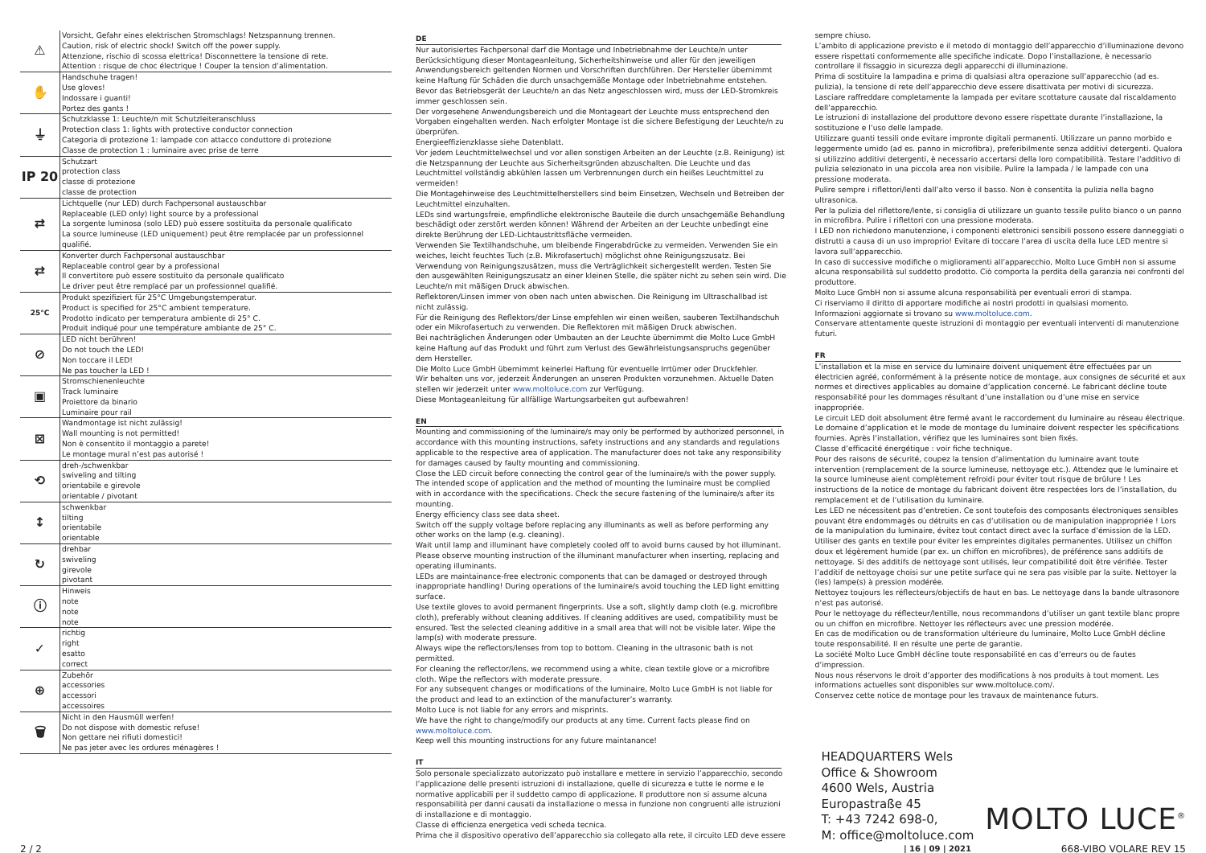| ⚠ | Vorsicht, Gefahr eines elektrischen Stromschlags! Netzspannung trennen. Caution, risk of electric shock! Switch off the power supply. Attenzione, rischio di scossa elettrica! Disconnettere la tensione di rete. Attention : risque de choc électrique ! Couper la tension d’alimentation. |
| ✋ | Handschuhe tragen! Use gloves! Indossare i guanti! Portez des gants ! |
| ⏚ | Schutzklasse 1: Leuchte/n mit Schutzleiteranschluss Protection class 1: lights with protective conductor connection Categoria di protezione 1: lampade con attacco conduttore di protezione Classe de protection 1 : luminaire avec prise de terre |
| IP 20 | Schutzart protection class classe di protezione classe de protection |
| ⇄ | Lichtquelle (nur LED) durch Fachpersonal austauschbar Replaceable (LED only) light source by a professional La sorgente luminosa (solo LED) può essere sostituita da personale qualificato La source lumineuse (LED uniquement) peut être remplacée par un professionnel qualifié. |
| ⇄ | Konverter durch Fachpersonal austauschbar Replaceable control gear by a professional Il convertitore può essere sostituito da personale qualificato Le driver peut être remplacé par un professionnel qualifié. |
| 25°C | Produkt spezifiziert für 25°C Umgebungstemperatur. Product is specified for 25°C ambient temperature. Prodotto indicato per temperatura ambiente di 25° C. Produit indiqué pour une température ambiante de 25° C. |
| ⊘ | LED nicht berühren! Do not touch the LED! Non toccare il LED! Ne pas toucher la LED ! |
| ▣ | Stromschienenleuchte Track luminaire Proiettore da binario Luminaire pour rail |
| ⊠ | Wandmontage ist nicht zulässig! Wall mounting is not permitted! Non è consentito il montaggio a parete! Le montage mural n’est pas autorisé ! |
| ⟲ | dreh-/schwenkbar swiveling and tilting orientabile e girevole orientable / pivotant |
| ↕ | schwenkbar tilting orientabile orientable |
| ↻ | drehbar swiveling girevole pivotant |
| ⓘ | Hinweis note note note |
| ✓ | richtig right esatto correct |
| ⊕ | Zubehör accessories accessori accessoires |
| 🗑 | Nicht in den Hausmüll werfen! Do not dispose with domestic refuse! Non gettare nei rifiuti domestici! Ne pas jeter avec les ordures ménagères ! |
DE
Nur autorisiertes Fachpersonal darf die Montage und Inbetriebnahme der Leuchte/n unter Berücksichtigung dieser Montageanleitung, Sicherheitshinweise und aller für den jeweiligen Anwendungsbereich geltenden Normen und Vorschriften durchführen. Der Hersteller übernimmt keine Haftung für Schäden die durch unsachgemäße Montage oder Inbetriebnahme entstehen.
Bevor das Betriebsgerät der Leuchte/n an das Netz angeschlossen wird, muss der LED-Stromkreis immer geschlossen sein.
Der vorgesehene Anwendungsbereich und die Montageart der Leuchte muss entsprechend den Vorgaben eingehalten werden. Nach erfolgter Montage ist die sichere Befestigung der Leuchte/n zu überprüfen.
Energieeffizienzklasse siehe Datenblatt.
Vor jedem Leuchtmittelwechsel und vor allen sonstigen Arbeiten an der Leuchte (z.B. Reinigung) ist die Netzspannung der Leuchte aus Sicherheitsgründen abzuschalten. Die Leuchte und das Leuchtmittel vollständig abkühlen lassen um Verbrennungen durch ein heißes Leuchtmittel zu vermeiden!
Die Montagehinweise des Leuchtmittelherstellers sind beim Einsetzen, Wechseln und Betreiben der Leuchtmittel einzuhalten.
LEDs sind wartungsfreie, empfindliche elektronische Bauteile die durch unsachgemäße Behandlung beschädigt oder zerstört werden können! Während der Arbeiten an der Leuchte unbedingt eine direkte Berührung der LED-Lichtaustrittsfläche vermeiden.
Verwenden Sie Textilhandschuhe, um bleibende Fingerabdrücke zu vermeiden. Verwenden Sie ein weiches, leicht feuchtes Tuch (z.B. Mikrofasertuch) möglichst ohne Reinigungszusatz. Bei Verwendung von Reinigungszusätzen, muss die Verträglichkeit sichergestellt werden. Testen Sie den ausgewählten Reinigungszusatz an einer kleinen Stelle, die später nicht zu sehen sein wird. Die Leuchte/n mit mäßigen Druck abwischen.
Reflektoren/Linsen immer von oben nach unten abwischen. Die Reinigung im Ultraschallbad ist nicht zulässig.
Für die Reinigung des Reflektors/der Linse empfehlen wir einen weißen, sauberen Textilhandschuh oder ein Mikrofasertuch zu verwenden. Die Reflektoren mit mäßigen Druck abwischen.
Bei nachträglichen Änderungen oder Umbauten an der Leuchte übernimmt die Molto Luce GmbH keine Haftung auf das Produkt und führt zum Verlust des Gewährleistungsanspruchs gegenüber dem Hersteller.
Die Molto Luce GmbH übernimmt keinerlei Haftung für eventuelle Irrtümer oder Druckfehler.
Wir behalten uns vor, jederzeit Änderungen an unseren Produkten vorzunehmen. Aktuelle Daten stellen wir jederzeit unter www.moltoluce.com zur Verfügung.
Diese Montageanleitung für allfällige Wartungsarbeiten gut aufbewahren!
EN
Mounting and commissioning of the luminaire/s may only be performed by authorized personnel, in accordance with this mounting instructions, safety instructions and any standards and regulations applicable to the respective area of application. The manufacturer does not take any responsibility for damages caused by faulty mounting and commissioning.
Close the LED circuit before connecting the control gear of the luminaire/s with the power supply.
The intended scope of application and the method of mounting the luminaire must be complied with in accordance with the specifications. Check the secure fastening of the luminaire/s after its mounting.
Energy efficiency class see data sheet.
Switch off the supply voltage before replacing any illuminants as well as before performing any other works on the lamp (e.g. cleaning).
Wait until lamp and illuminant have completely cooled off to avoid burns caused by hot illuminant.
Please observe mounting instruction of the illuminant manufacturer when inserting, replacing and operating illuminants.
LEDs are maintainance-free electronic components that can be damaged or destroyed through inappropriate handling! During operations of the luminaire/s avoid touching the LED light emitting surface.
Use textile gloves to avoid permanent fingerprints. Use a soft, slightly damp cloth (e.g. microfibre cloth), preferably without cleaning additives. If cleaning additives are used, compatibility must be ensured. Test the selected cleaning additive in a small area that will not be visible later. Wipe the lamp(s) with moderate pressure.
Always wipe the reflectors/lenses from top to bottom. Cleaning in the ultrasonic bath is not permitted.
For cleaning the reflector/lens, we recommend using a white, clean textile glove or a microfibre cloth. Wipe the reflectors with moderate pressure.
For any subsequent changes or modifications of the luminaire, Molto Luce GmbH is not liable for the product and lead to an extinction of the manufacturer’s warranty.
Molto Luce is not liable for any errors and misprints.
We have the right to change/modify our products at any time. Current facts please find on www.moltoluce.com.
Keep well this mounting instructions for any future maintanance!
IT
Solo personale specializzato autorizzato può installare e mettere in servizio l’apparecchio, secondo l’applicazione delle presenti istruzioni di installazione, quelle di sicurezza e tutte le norme e le normative applicabili per il suddetto campo di applicazione. Il produttore non si assume alcuna responsabilità per danni causati da installazione o messa in funzione non congruenti alle istruzioni di installazione e di montaggio.
Classe di efficienza energetica vedi scheda tecnica.
Prima che il dispositivo operativo dell’apparecchio sia collegato alla rete, il circuito LED deve essere
sempre chiuso.
L’ambito di applicazione previsto e il metodo di montaggio dell’apparecchio d’illuminazione devono essere rispettati conformemente alle specifiche indicate. Dopo l’installazione, è necessario controllare il fissaggio in sicurezza degli apparecchi di illuminazione.
Prima di sostituire la lampadina e prima di qualsiasi altra operazione sull’apparecchio (ad es. pulizia), la tensione di rete dell’apparecchio deve essere disattivata per motivi di sicurezza.
Lasciare raffreddare completamente la lampada per evitare scottature causate dal riscaldamento dell’apparecchio.
Le istruzioni di installazione del produttore devono essere rispettate durante l’installazione, la sostituzione e l’uso delle lampade.
Utilizzare guanti tessili onde evitare impronte digitali permanenti. Utilizzare un panno morbido e leggermente umido (ad es. panno in microfibra), preferibilmente senza additivi detergenti. Qualora si utilizzino additivi detergenti, è necessario accertarsi della loro compatibilità. Testare l’additivo di pulizia selezionato in una piccola area non visibile. Pulire la lampada / le lampade con una pressione moderata.
Pulire sempre i riflettori/lenti dall’alto verso il basso. Non è consentita la pulizia nella bagno ultrasonica.
Per la pulizia del riflettore/lente, si consiglia di utilizzare un guanto tessile pulito bianco o un panno in microfibra. Pulire i riflettori con una pressione moderata.
I LED non richiedono manutenzione, i componenti elettronici sensibili possono essere danneggiati o distrutti a causa di un uso improprio! Evitare di toccare l’area di uscita della luce LED mentre si lavora sull’apparecchio.
In caso di successive modifiche o miglioramenti all’apparecchio, Molto Luce GmbH non si assume alcuna responsabilità sul suddetto prodotto. Ciò comporta la perdita della garanzia nei confronti del produttore.
Molto Luce GmbH non si assume alcuna responsabilità per eventuali errori di stampa.
Ci riserviamo il diritto di apportare modifiche ai nostri prodotti in qualsiasi momento.
Informazioni aggiornate si trovano su www.moltoluce.com.
Conservare attentamente queste istruzioni di montaggio per eventuali interventi di manutenzione futuri.
FR
L’installation et la mise en service du luminaire doivent uniquement être effectuées par un électricien agréé, conformément à la présente notice de montage, aux consignes de sécurité et aux normes et directives applicables au domaine d’application concerné. Le fabricant décline toute responsabilité pour les dommages résultant d’une installation ou d’une mise en service inappropriée.
Le circuit LED doit absolument être fermé avant le raccordement du luminaire au réseau électrique.
Le domaine d’application et le mode de montage du luminaire doivent respecter les spécifications fournies. Après l’installation, vérifiez que les luminaires sont bien fixés.
Classe d’efficacité énergétique : voir fiche technique.
Pour des raisons de sécurité, coupez la tension d’alimentation du luminaire avant toute intervention (remplacement de la source lumineuse, nettoyage etc.). Attendez que le luminaire et la source lumineuse aient complètement refroidi pour éviter tout risque de brûlure ! Les instructions de la notice de montage du fabricant doivent être respectées lors de l’installation, du remplacement et de l’utilisation du luminaire.
Les LED ne nécessitent pas d’entretien. Ce sont toutefois des composants électroniques sensibles pouvant être endommagés ou détruits en cas d’utilisation ou de manipulation inappropriée ! Lors de la manipulation du luminaire, évitez tout contact direct avec la surface d’émission de la LED.
Utiliser des gants en textile pour éviter les empreintes digitales permanentes. Utilisez un chiffon doux et légèrement humide (par ex. un chiffon en microfibres), de préférence sans additifs de nettoyage. Si des additifs de nettoyage sont utilisés, leur compatibilité doit être vérifiée. Tester l’additif de nettoyage choisi sur une petite surface qui ne sera pas visible par la suite. Nettoyer la (les) lampe(s) à pression modérée.
Nettoyez toujours les réflecteurs/objectifs de haut en bas. Le nettoyage dans la bande ultrasonore n’est pas autorisé.
Pour le nettoyage du réflecteur/lentille, nous recommandons d’utiliser un gant textile blanc propre ou un chiffon en microfibre. Nettoyer les réflecteurs avec une pression modérée.
En cas de modification ou de transformation ultérieure du luminaire, Molto Luce GmbH décline toute responsabilité. Il en résulte une perte de garantie.
La société Molto Luce GmbH décline toute responsabilité en cas d’erreurs ou de fautes d’impression.
Nous nous réservons le droit d’apporter des modifications à nos produits à tout moment. Les informations actuelles sont disponibles sur www.moltoluce.com/.
Conservez cette notice de montage pour les travaux de maintenance futurs.
HEADQUARTERS Wels
Office & Showroom
4600 Wels, Austria
Europastraße 45
T: +43 7242 698-0,
M: office@moltoluce.com
MOLTO LUCE<sup>®</sup>
2 / 2 | 16 | 09 | 2021 668-VIBO VOLARE REV 15